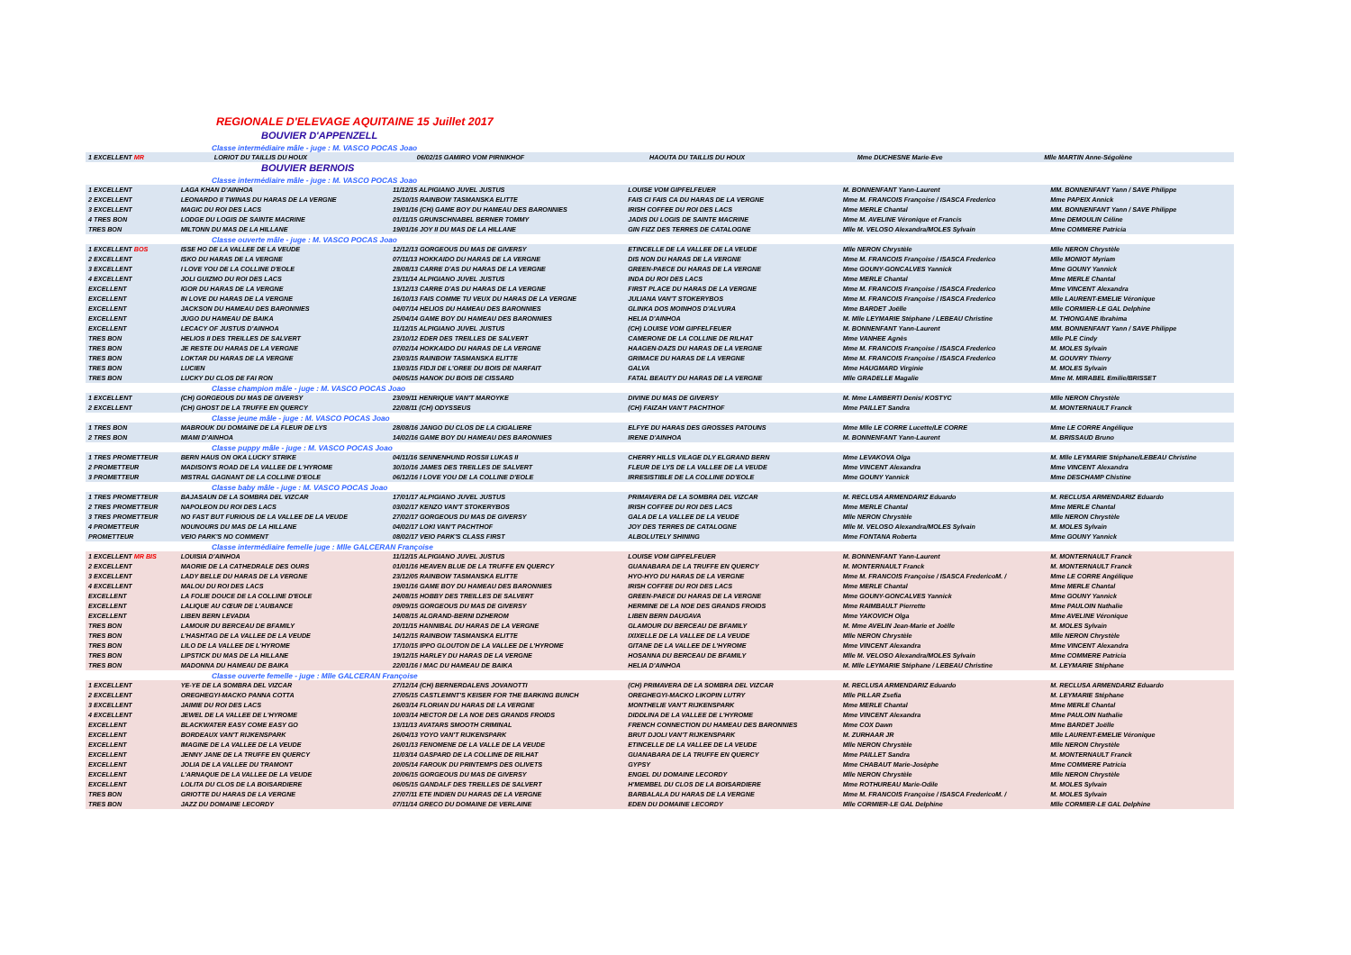REGIONALE D'ELEVAGE AQUITAINE 15 Juillet 2017
BOUVIER D'APPENZELL
| Classe intermédiaire mâle - juge : M. VASCO POCAS Joao | | | | | |
| 1 EXCELLENT MR | LORIOT DU TAILLIS DU HOUX | 06/02/15 GAMIRO VOM PIRNIKHOF | HAOUTA DU TAILLIS DU HOUX | Mme DUCHESNE Marie-Eve | Mlle MARTIN Anne-Ségolène |
BOUVIER BERNOIS
| Classe intermédiaire mâle - juge : M. VASCO POCAS Joao | | | | | |
| 1 EXCELLENT | LAGA KHAN D'AINHOA | 11/12/15 ALPIGIANO JUVEL JUSTUS | LOUISE VOM GIPFELFEUER | M. BONNENFANT Yann-Laurent | MM. BONNENFANT Yann / SAVE Philippe |
| 2 EXCELLENT | LEONARDO II TWINAS DU HARAS DE LA VERGNE | 25/10/15 RAINBOW TASMANSKA ELITTE | FAIS CI FAIS CA DU HARAS DE LA VERGNE | Mme M. FRANCOIS Françoise / ISASCA Frederico | Mme PAPEIX Annick |
| 3 EXCELLENT | MAGIC DU ROI DES LACS | 19/01/16 (CH) GAME BOY DU HAMEAU DES BARONNIES | IRISH COFFEE DU ROI DES LACS | Mme MERLE Chantal | MM. BONNENFANT Yann / SAVE Philippe |
| 4 TRES BON | LODGE DU LOGIS DE SAINTE MACRINE | 01/11/15 GRUNSCHNABEL BERNER TOMMY | JADIS DU LOGIS DE SAINTE MACRINE | Mme M. AVELINE Véronique et Francis | Mme DEMOULIN Céline |
| TRES BON | MILTONN DU MAS DE LA HILLANE | 19/01/16 JOY II DU MAS DE LA HILLANE | GIN FIZZ DES TERRES DE CATALOGNE | Mlle M. VELOSO Alexandra/MOLES Sylvain | Mme COMMERE Patricia |
| Classe ouverte mâle - juge : M. VASCO POCAS Joao | | | | | |
| 1 EXCELLENT BOS | ISSE HO DE LA VALLEE DE LA VEUDE | 12/12/13 GORGEOUS DU MAS DE GIVERSY | ETINCELLE DE LA VALLEE DE LA VEUDE | Mlle NERON Chrystèle | Mlle NERON Chrystèle |
| 2 EXCELLENT | ISKO DU HARAS DE LA VERGNE | 07/11/13 HOKKAIDO DU HARAS DE LA VERGNE | DIS NON DU HARAS DE LA VERGNE | Mme M. FRANCOIS Françoise / ISASCA Frederico | Mlle MONIOT Myriam |
| 3 EXCELLENT | I LOVE YOU DE LA COLLINE D'EOLE | 28/08/13 CARRE D'AS DU HARAS DE LA VERGNE | GREEN-PAECE DU HARAS DE LA VERGNE | Mme GOUNY-GONCALVES Yannick | Mme GOUNY Yannick |
| 4 EXCELLENT | JOLI GUIZMO DU ROI DES LACS | 23/11/14 ALPIGIANO JUVEL JUSTUS | INDA DU ROI DES LACS | Mme MERLE Chantal | Mme MERLE Chantal |
| EXCELLENT | IGOR DU HARAS DE LA VERGNE | 13/12/13 CARRE D'AS DU HARAS DE LA VERGNE | FIRST PLACE DU HARAS DE LA VERGNE | Mme M. FRANCOIS Françoise / ISASCA Frederico | Mme VINCENT Alexandra |
| EXCELLENT | IN LOVE DU HARAS DE LA VERGNE | 16/10/13 FAIS COMME TU VEUX DU HARAS DE LA VERGNE | JULIANA VAN'T STOKERYBOS | Mme M. FRANCOIS Françoise / ISASCA Frederico | Mlle LAURENT-EMELIE Véronique |
| EXCELLENT | JACKSON DU HAMEAU DES BARONNIES | 04/07/14 HELIOS DU HAMEAU DES BARONNIES | GLINKA DOS MOINHOS D'ALVURA | Mme BARDET Joëlle | Mlle CORMIER-LE GAL Delphine |
| EXCELLENT | JUGO DU HAMEAU DE BAIKA | 25/04/14 GAME BOY DU HAMEAU DES BARONNIES | HELIA D'AINHOA | M. Mlle LEYMARIE Stéphane / LEBEAU Christine | M. THIONGANE Ibrahima |
| EXCELLENT | LECACY OF JUSTUS D'AINHOA | 11/12/15 ALPIGIANO JUVEL JUSTUS | (CH) LOUISE VOM GIPFELFEUER | M. BONNENFANT Yann-Laurent | MM. BONNENFANT Yann / SAVE Philippe |
| TRES BON | HELIOS II DES TREILLES DE SALVERT | 23/10/12 EDER DES TREILLES DE SALVERT | CAMERONE DE LA COLLINE DE RILHAT | Mme VANHEE Agnès | Mlle PLE Cindy |
| TRES BON | JE RESTE DU HARAS DE LA VERGNE | 07/02/14 HOKKAIDO DU HARAS DE LA VERGNE | HAAGEN-DAZS DU HARAS DE LA VERGNE | Mme M. FRANCOIS Françoise / ISASCA Frederico | M. MOLES Sylvain |
| TRES BON | LOKTAR DU HARAS DE LA VERGNE | 23/03/15 RAINBOW TASMANSKA ELITTE | GRIMACE DU HARAS DE LA VERGNE | Mme M. FRANCOIS Françoise / ISASCA Frederico | M. GOUVRY Thierry |
| TRES BON | LUCIEN | 13/03/15 FIDJI DE L'OREE DU BOIS DE NARFAIT | GALVA | Mme HAUGMARD Virginie | M. MOLES Sylvain |
| TRES BON | LUCKY DU CLOS DE FAI RON | 04/05/15 HANOK DU BOIS DE CISSARD | FATAL BEAUTY DU HARAS DE LA VERGNE | Mlle GRADELLE Magalie | Mme M. MIRABEL Emilie/BRISSET |
| Classe champion mâle - juge : M. VASCO POCAS Joao | | | | | |
| 1 EXCELLENT | (CH) GORGEOUS DU MAS DE GIVERSY | 23/09/11 HENRIQUE VAN'T MAROYKE | DIVINE DU MAS DE GIVERSY | M. Mme LAMBERTI Denis/ KOSTYC | Mlle NERON Chrystèle |
| 2 EXCELLENT | (CH) GHOST DE LA TRUFFE EN QUERCY | 22/08/11 (CH) ODYSSEUS | (CH) FAIZAH VAN'T PACHTHOF | Mme PAILLET Sandra | M. MONTERNAULT Franck |
| Classe jeune mâle - juge : M. VASCO POCAS Joao | | | | | |
| 1 TRES BON | MABROUK DU DOMAINE DE LA FLEUR DE LYS | 28/08/16 JANGO DU CLOS DE LA CIGALIERE | ELFYE DU HARAS DES GROSSES PATOUNS | Mme Mlle LE CORRE Lucette/LE CORRE | Mme LE CORRE Angélique |
| 2 TRES BON | MIAMI D'AINHOA | 14/02/16 GAME BOY DU HAMEAU DES BARONNIES | IRENE D'AINHOA | M. BONNENFANT Yann-Laurent | M. BRISSAUD Bruno |
| Classe puppy mâle - juge : M. VASCO POCAS Joao | | | | | |
| 1 TRES PROMETTEUR | BERN HAUS ON OKA LUCKY STRIKE | 04/11/16 SENNENHUND ROSSII LUKAS II | CHERRY HILLS VILAGE DLY ELGRAND BERN | Mme LEVAKOVA Olga | M. Mlle LEYMARIE Stéphane/LEBEAU Christine |
| 2 PROMETTEUR | MADISON'S ROAD DE LA VALLEE DE L'HYROME | 30/10/16 JAMES DES TREILLES DE SALVERT | FLEUR DE LYS DE LA VALLEE DE LA VEUDE | Mme VINCENT Alexandra | Mme VINCENT Alexandra |
| 3 PROMETTEUR | MISTRAL GAGNANT DE LA COLLINE D'EOLE | 06/12/16 I LOVE YOU DE LA COLLINE D'EOLE | IRRESISTIBLE DE LA COLLINE DD'EOLE | Mme GOUNY Yannick | Mme DESCHAMP Chistine |
| Classe baby mâle - juge : M. VASCO POCAS Joao | | | | | |
| 1 TRES PROMETTEUR | BAJASAUN DE LA SOMBRA DEL VIZCAR | 17/01/17 ALPIGIANO JUVEL JUSTUS | PRIMAVERA DE LA SOMBRA DEL VIZCAR | M. RECLUSA ARMENDARIZ Eduardo | M. RECLUSA ARMENDARIZ Eduardo |
| 2 TRES PROMETTEUR | NAPOLEON DU ROI DES LACS | 03/02/17 KENZO VAN'T STOKERYBOS | IRISH COFFEE DU ROI DES LACS | Mme MERLE Chantal | Mme MERLE Chantal |
| 3 TRES PROMETTEUR | NO FAST BUT FURIOUS DE LA VALLEE DE LA VEUDE | 27/02/17 GORGEOUS DU MAS DE GIVERSY | GALA DE LA VALLEE DE LA VEUDE | Mlle NERON Chrystèle | Mlle NERON Chrystèle |
| 4 PROMETTEUR | NOUNOURS DU MAS DE LA HILLANE | 04/02/17 LOKI VAN'T PACHTHOF | JOY DES TERRES DE CATALOGNE | Mlle M. VELOSO Alexandra/MOLES Sylvain | M. MOLES Sylvain |
| PROMETTEUR | VEIO PARK'S NO COMMENT | 08/02/17 VEIO PARK'S CLASS FIRST | ALBOLUTELY SHINING | Mme FONTANA Roberta | Mme GOUNY Yannick |
| Classe intermédiaire femelle juge : Mlle GALCERAN Françoise | | | | | |
| 1 EXCELLENT MR BIS | LOUISIA D'AINHOA | 11/12/15 ALPIGIANO JUVEL JUSTUS | LOUISE VOM GIPFELFEUER | M. BONNENFANT Yann-Laurent | M. MONTERNAULT Franck |
| 2 EXCELLENT | MAORIE DE LA CATHEDRALE DES OURS | 01/01/16 HEAVEN BLUE DE LA TRUFFE EN QUERCY | GUANABARA DE LA TRUFFE EN QUERCY | M. MONTERNAULT Franck | M. MONTERNAULT Franck |
| 3 EXCELLENT | LADY BELLE DU HARAS DE LA VERGNE | 23/12/05 RAINBOW TASMANSKA ELITTE | HYO-HYO DU HARAS DE LA VERGNE | Mme M. FRANCOIS Françoise / ISASCA FredericoM. / | Mme LE CORRE Angélique |
| 4 EXCELLENT | MALOU DU ROI DES LACS | 19/01/16 GAME BOY DU HAMEAU DES BARONNIES | IRISH COFFEE DU ROI DES LACS | Mme MERLE Chantal | Mme MERLE Chantal |
| EXCELLENT | LA FOLIE DOUCE DE LA COLLINE D'EOLE | 24/08/15 HOBBY DES TREILLES DE SALVERT | GREEN-PAECE DU HARAS DE LA VERGNE | Mme GOUNY-GONCALVES Yannick | Mme GOUNY Yannick |
| EXCELLENT | LALIQUE AU CŒUR DE L'AUBANCE | 09/09/15 GORGEOUS DU MAS DE GIVERSY | HERMINE DE LA NOE DES GRANDS FROIDS | Mme RAIMBAULT Pierrette | Mme PAULOIN Nathalie |
| EXCELLENT | LIBEN BERN LEVADIA | 14/08/15 ALGRAND-BERNI DZHEROM | LIBEN BERN DAUGAVA | Mme YAKOVICH Olga | Mme AVELINE Véronique |
| TRES BON | LAMOUR DU BERCEAU DE BFAMILY | 20/11/15 HANNIBAL DU HARAS DE LA VERGNE | GLAMOUR DU BERCEAU DE BFAMILY | M. Mme AVELIN Jean-Marie et Joëlle | M. MOLES Sylvain |
| TRES BON | L'HASHTAG DE LA VALLEE DE LA VEUDE | 14/12/15 RAINBOW TASMANSKA ELITTE | IXIXELLE DE LA VALLEE DE LA VEUDE | Mlle NERON Chrystèle | Mlle NERON Chrystèle |
| TRES BON | LILO DE LA VALLEE DE L'HYROME | 17/10/15 IPPO GLOUTON DE LA VALLEE DE L'HYROME | GITANE DE LA VALLEE DE L'HYROME | Mme VINCENT Alexandra | Mme VINCENT Alexandra |
| TRES BON | LIPSTICK DU MAS DE LA HILLANE | 19/12/15 HARLEY DU HARAS DE LA VERGNE | HOSANNA DU BERCEAU DE BFAMILY | Mlle M. VELOSO Alexandra/MOLES Sylvain | Mme COMMERE Patricia |
| TRES BON | MADONNA DU HAMEAU DE BAIKA | 22/01/16 I MAC DU HAMEAU DE BAIKA | HELIA D'AINHOA | M. Mlle LEYMARIE Stéphane / LEBEAU Christine | M. LEYMARIE Stéphane |
| Classe ouverte femelle - juge : Mlle GALCERAN Françoise | | | | | |
| 1 EXCELLENT | YE-YE DE LA SOMBRA DEL VIZCAR | 27/12/14 (CH) BERNERDALENS JOVANOTTI | (CH) PRIMAVERA DE LA SOMBRA DEL VIZCAR | M. RECLUSA ARMENDARIZ Eduardo | M. RECLUSA ARMENDARIZ Eduardo |
| 2 EXCELLENT | OREGHEGYI-MACKO PANNA COTTA | 27/05/15 CASTLEMNT'S KEISER FOR THE BARKING BUNCH | OREGHEGYI-MACKO LIKOPIN LUTRY | Mlle PILLAR Zsefia | M. LEYMARIE Stéphane |
| 3 EXCELLENT | JAIMIE DU ROI DES LACS | 26/03/14 FLORIAN DU HARAS DE LA VERGNE | MONTHELIE VAN'T RIJKENSPARK | Mme MERLE Chantal | Mme MERLE Chantal |
| 4 EXCELLENT | JEWEL DE LA VALLEE DE L'HYROME | 10/03/14 HECTOR DE LA NOE DES GRANDS FROIDS | DIDDLINA DE LA VALLEE DE L'HYROME | Mme VINCENT Alexandra | Mme PAULOIN Nathalie |
| EXCELLENT | BLACKWATER EASY COME EASY GO | 13/11/13 AVATARS SMOOTH CRIMINAL | FRENCH CONNECTION DU HAMEAU DES BARONNIES | Mme COX Dawn | Mme BARDET Joëlle |
| EXCELLENT | BORDEAUX VAN'T RIJKENSPARK | 26/04/13 YOYO VAN'T RIJKENSPARK | BRUT DJOLI VAN'T RIJKENSPARK | M. ZURHAAR JR | Mlle LAURENT-EMELIE Véronique |
| EXCELLENT | IMAGINE DE LA VALLEE DE LA VEUDE | 26/01/13 FENOMENE DE LA VALLE DE LA VEUDE | ETINCELLE DE LA VALLEE DE LA VEUDE | Mlle NERON Chrystèle | Mlle NERON Chrystèle |
| EXCELLENT | JENNY JANE DE LA TRUFFE EN QUERCY | 11/03/14 GASPARD DE LA COLLINE DE RILHAT | GUANABARA DE LA TRUFFE EN QUERCY | Mme PAILLET Sandra | M. MONTERNAULT Franck |
| EXCELLENT | JOLIA DE LA VALLEE DU TRAMONT | 20/05/14 FAROUK DU PRINTEMPS DES OLIVETS | GYPSY | Mme CHABAUT Marie-Josèphe | Mme COMMERE Patricia |
| EXCELLENT | L'ARNAQUE DE LA VALLEE DE LA VEUDE | 20/06/15 GORGEOUS DU MAS DE GIVERSY | ENGEL DU DOMAINE LECORDY | Mlle NERON Chrystèle | Mlle NERON Chrystèle |
| EXCELLENT | LOLITA DU CLOS DE LA BOISARDIERE | 06/05/15 GANDALF DES TREILLES DE SALVERT | H'MEMBEL DU CLOS DE LA BOISARDIERE | Mme ROTHUREAU Marie-Odile | M. MOLES Sylvain |
| TRES BON | GRIOTTE DU HARAS DE LA VERGNE | 27/07/11 ETE INDIEN DU HARAS DE LA VERGNE | BARBALALA DU HARAS DE LA VERGNE | Mme M. FRANCOIS Françoise / ISASCA FredericoM. / | M. MOLES Sylvain |
| TRES BON | JAZZ DU DOMAINE LECORDY | 07/11/14 GRECO DU DOMAINE DE VERLAINE | EDEN DU DOMAINE LECORDY | Mlle CORMIER-LE GAL Delphine | Mlle CORMIER-LE GAL Delphine |